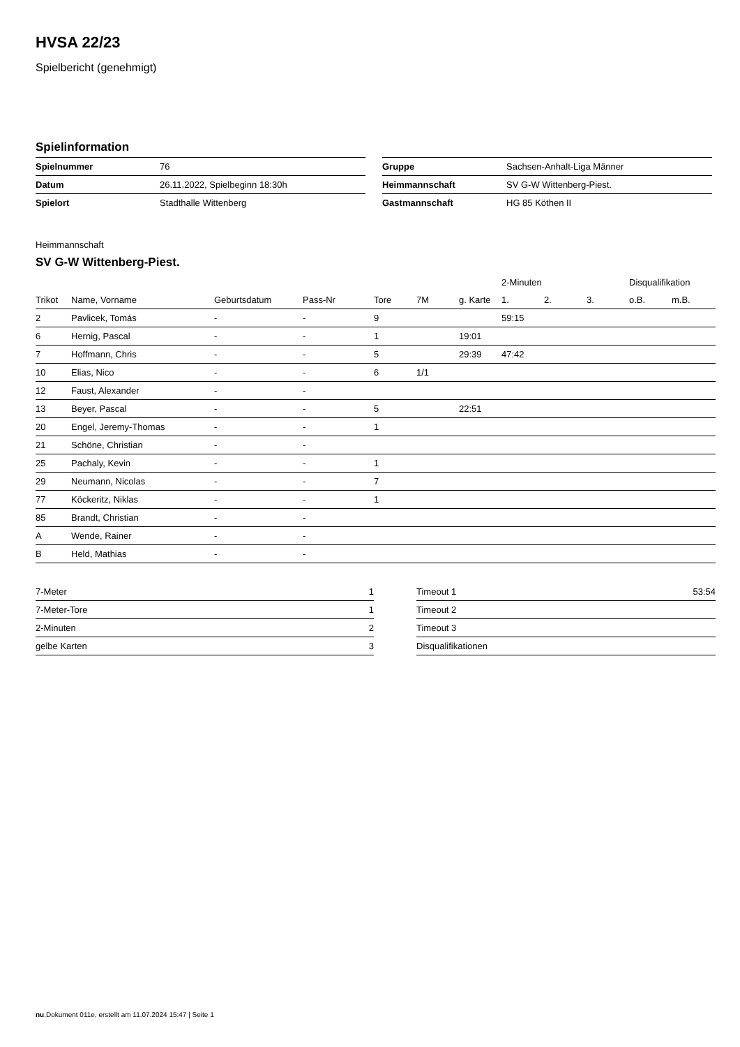HVSA 22/23
Spielbericht (genehmigt)
Spielinformation
| Spielnummer | 76 |
| Datum | 26.11.2022, Spielbeginn 18:30h |
| Spielort | Stadthalle Wittenberg |
| Gruppe | Sachsen-Anhalt-Liga Männer |
| Heimmannschaft | SV G-W Wittenberg-Piest. |
| Gastmannschaft | HG 85 Köthen II |
Heimmannschaft
SV G-W Wittenberg-Piest.
| | | | | | | | 2-Minuten | | | Disqualifikation | |
| --- | --- | --- | --- | --- | --- | --- | --- | --- | --- | --- | --- |
| Trikot | Name, Vorname | Geburtsdatum | Pass-Nr | Tore | 7M | g. Karte | 1. | 2. | 3. | o.B. | m.B. |
| 2 | Pavlicek, Tomás | - | - | 9 | | | 59:15 | | | | |
| 6 | Hernig, Pascal | - | - | 1 | | 19:01 | | | | | |
| 7 | Hoffmann, Chris | - | - | 5 | | 29:39 | 47:42 | | | | |
| 10 | Elias, Nico | - | - | 6 | 1/1 | | | | | | |
| 12 | Faust, Alexander | - | - | | | | | | | | |
| 13 | Beyer, Pascal | - | - | 5 | | 22:51 | | | | | |
| 20 | Engel, Jeremy-Thomas | - | - | 1 | | | | | | | |
| 21 | Schöne, Christian | - | - | | | | | | | | |
| 25 | Pachaly, Kevin | - | - | 1 | | | | | | | |
| 29 | Neumann, Nicolas | - | - | 7 | | | | | | | |
| 77 | Köckeritz, Niklas | - | - | 1 | | | | | | | |
| 85 | Brandt, Christian | - | - | | | | | | | | |
| A | Wende, Rainer | - | - | | | | | | | | |
| B | Held, Mathias | - | - | | | | | | | | |
| 7-Meter | 1 |
| 7-Meter-Tore | 1 |
| 2-Minuten | 2 |
| gelbe Karten | 3 |
| Timeout 1 | 53:54 |
| Timeout 2 | |
| Timeout 3 | |
| Disqualifikationen | |
nu.Dokument 011e, erstellt am 11.07.2024 15:47 | Seite 1